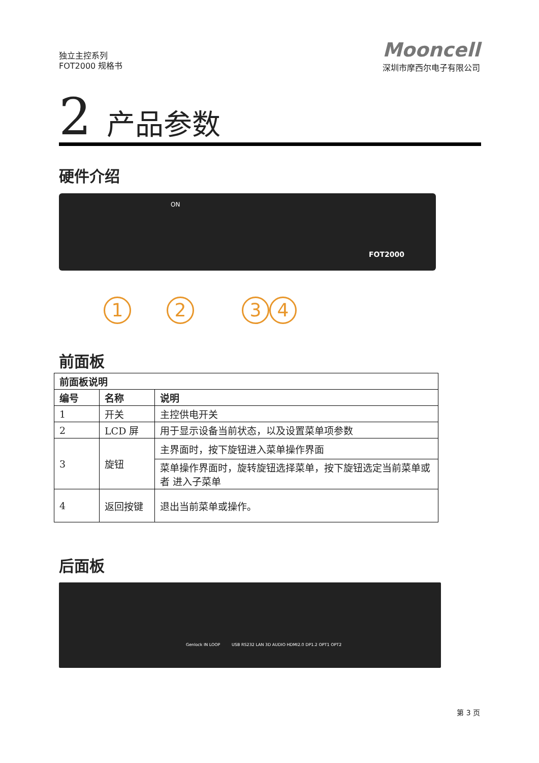独立主控系列
FOT2000 规格书
Mooncell
深圳市摩西尔电子有限公司
2 产品参数
硬件介绍
ON
FOT2000
1 2 3 4
前面板
| 前面板说明 | | |
| --- | --- | --- |
| 编号 | 名称 | 说明 |
| 1 | 开关 | 主控供电开关 |
| 2 | LCD 屏 | 用于显示设备当前状态，以及设置菜单项参数 |
| 3 | 旋钮 | 主界面时，按下旋钮进入菜单操作界面 |
| | | 菜单操作界面时，旋转旋钮选择菜单，按下旋钮选定当前菜单或者 进入子菜单 |
| 4 | 返回按键 | 退出当前菜单或操作。 |
后面板
Genlock IN LOOP USB RS232 LAN 3D AUDIO HDMI2.0 DP1.2 OPT1 OPT2
第 3 页